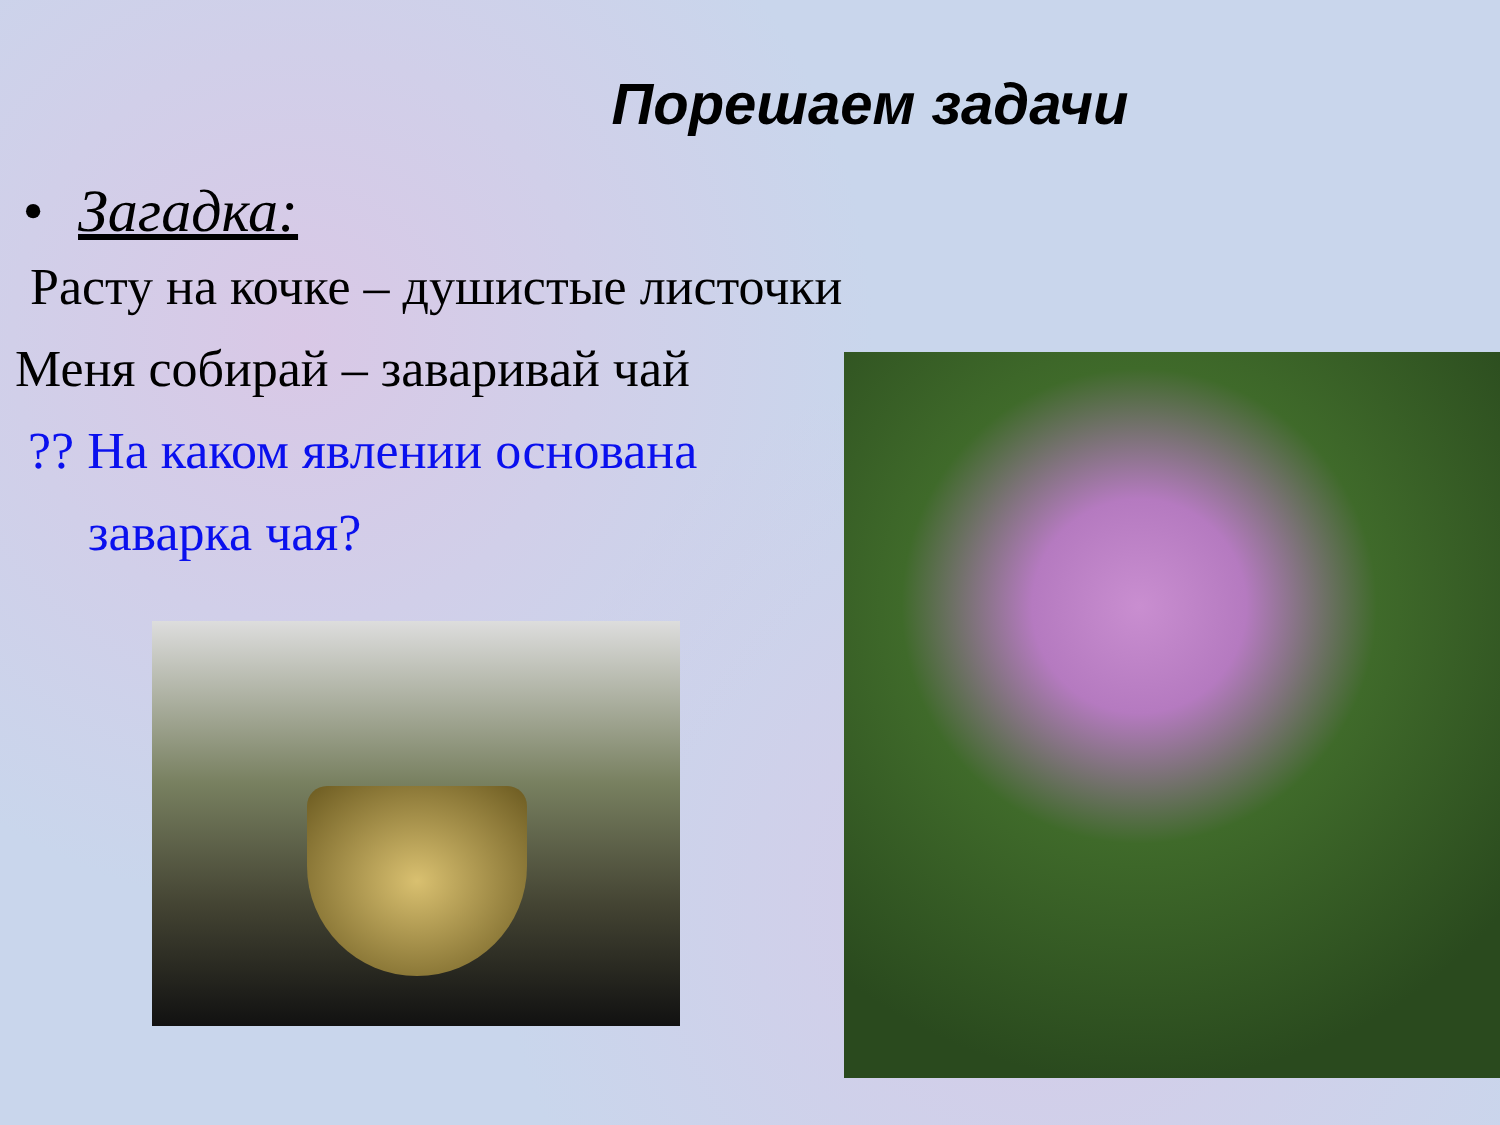Порешаем задачи
• Загадка:
Расту на кочке – душистые листочки
Меня собирай – заваривай чай
?? На каком явлении основана
заварка чая?